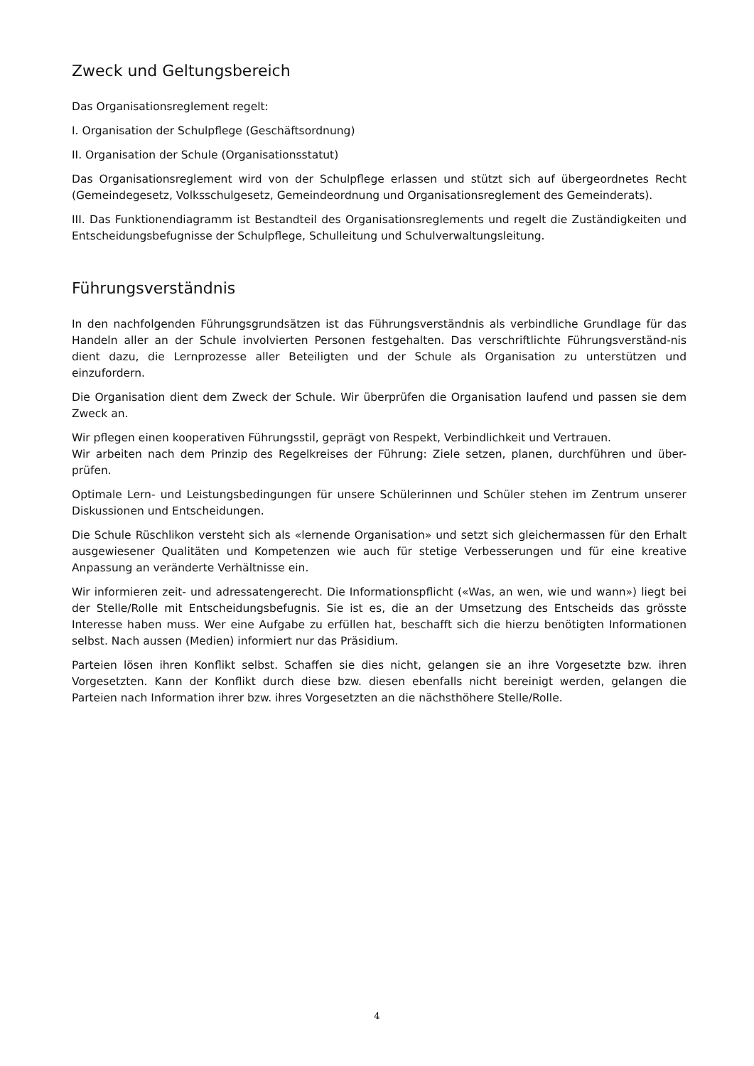Zweck und Geltungsbereich
Das Organisationsreglement regelt:
I. Organisation der Schulpflege (Geschäftsordnung)
II. Organisation der Schule (Organisationsstatut)
Das Organisationsreglement wird von der Schulpflege erlassen und stützt sich auf übergeordnetes Recht (Gemeindegesetz, Volksschulgesetz, Gemeindeordnung und Organisationsreglement des Gemeinderats).
III. Das Funktionendiagramm ist Bestandteil des Organisationsreglements und regelt die Zuständigkeiten und Entscheidungsbefugnisse der Schulpflege, Schulleitung und Schulverwaltungsleitung.
Führungsverständnis
In den nachfolgenden Führungsgrundsätzen ist das Führungsverständnis als verbindliche Grundlage für das Handeln aller an der Schule involvierten Personen festgehalten. Das verschriftlichte Führungsverständ-nis dient dazu, die Lernprozesse aller Beteiligten und der Schule als Organisation zu unterstützen und einzufordern.
Die Organisation dient dem Zweck der Schule. Wir überprüfen die Organisation laufend und passen sie dem Zweck an.
Wir pflegen einen kooperativen Führungsstil, geprägt von Respekt, Verbindlichkeit und Vertrauen.
Wir arbeiten nach dem Prinzip des Regelkreises der Führung: Ziele setzen, planen, durchführen und über-prüfen.
Optimale Lern- und Leistungsbedingungen für unsere Schülerinnen und Schüler stehen im Zentrum unserer Diskussionen und Entscheidungen.
Die Schule Rüschlikon versteht sich als «lernende Organisation» und setzt sich gleichermassen für den Erhalt ausgewiesener Qualitäten und Kompetenzen wie auch für stetige Verbesserungen und für eine kreative Anpassung an veränderte Verhältnisse ein.
Wir informieren zeit- und adressatengerecht. Die Informationspflicht («Was, an wen, wie und wann») liegt bei der Stelle/Rolle mit Entscheidungsbefugnis. Sie ist es, die an der Umsetzung des Entscheids das grösste Interesse haben muss. Wer eine Aufgabe zu erfüllen hat, beschafft sich die hierzu benötigten Informationen selbst. Nach aussen (Medien) informiert nur das Präsidium.
Parteien lösen ihren Konflikt selbst. Schaffen sie dies nicht, gelangen sie an ihre Vorgesetzte bzw. ihren Vorgesetzten. Kann der Konflikt durch diese bzw. diesen ebenfalls nicht bereinigt werden, gelangen die Parteien nach Information ihrer bzw. ihres Vorgesetzten an die nächsthöhere Stelle/Rolle.
4